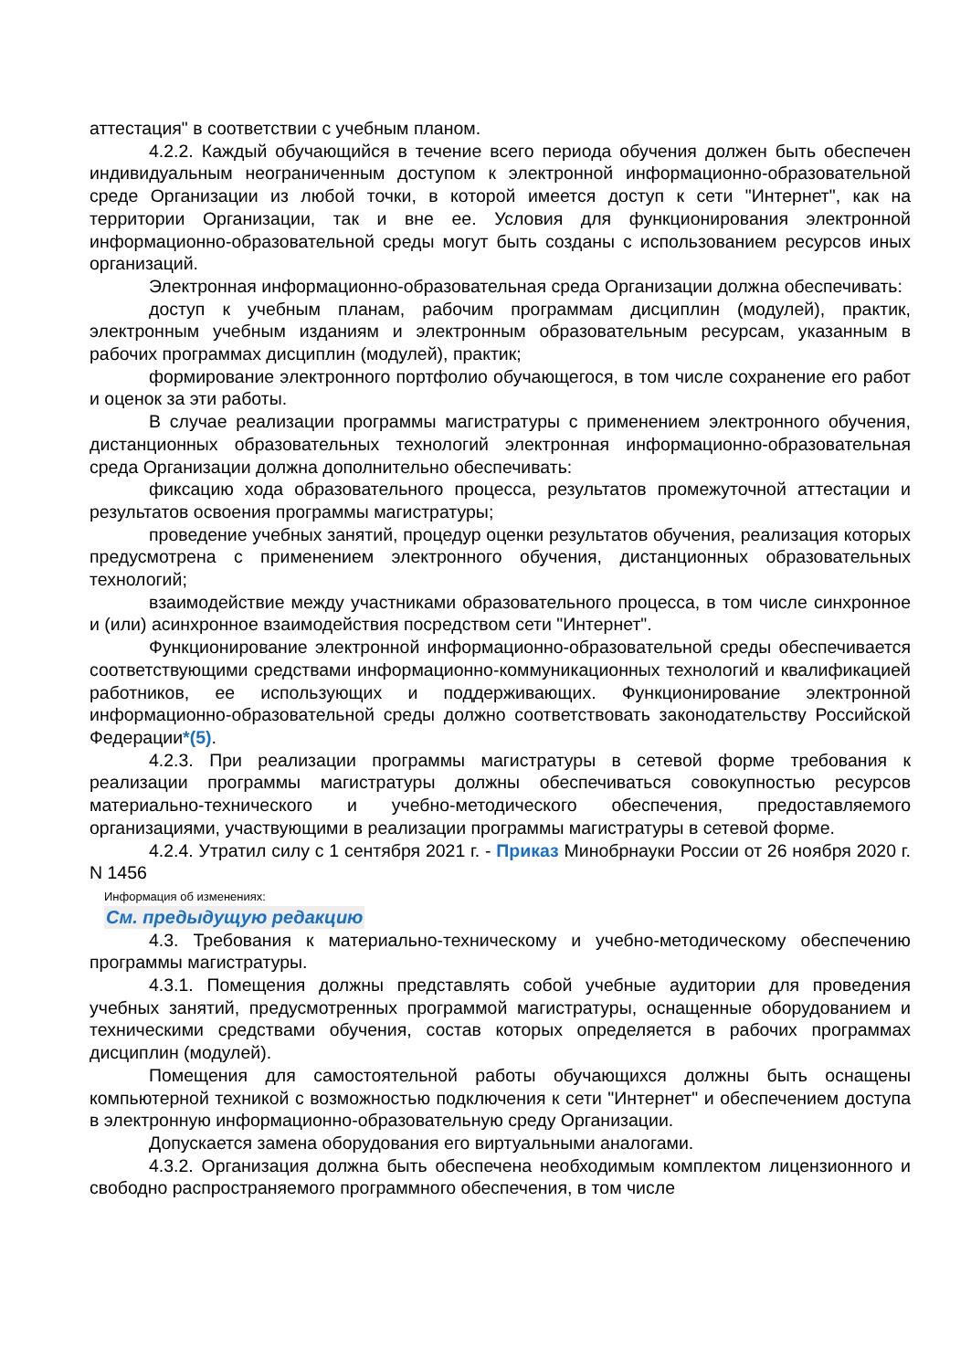аттестация" в соответствии с учебным планом.
4.2.2. Каждый обучающийся в течение всего периода обучения должен быть обеспечен индивидуальным неограниченным доступом к электронной информационно-образовательной среде Организации из любой точки, в которой имеется доступ к сети "Интернет", как на территории Организации, так и вне ее. Условия для функционирования электронной информационно-образовательной среды могут быть созданы с использованием ресурсов иных организаций.
Электронная информационно-образовательная среда Организации должна обеспечивать:
доступ к учебным планам, рабочим программам дисциплин (модулей), практик, электронным учебным изданиям и электронным образовательным ресурсам, указанным в рабочих программах дисциплин (модулей), практик;
формирование электронного портфолио обучающегося, в том числе сохранение его работ и оценок за эти работы.
В случае реализации программы магистратуры с применением электронного обучения, дистанционных образовательных технологий электронная информационно-образовательная среда Организации должна дополнительно обеспечивать:
фиксацию хода образовательного процесса, результатов промежуточной аттестации и результатов освоения программы магистратуры;
проведение учебных занятий, процедур оценки результатов обучения, реализация которых предусмотрена с применением электронного обучения, дистанционных образовательных технологий;
взаимодействие между участниками образовательного процесса, в том числе синхронное и (или) асинхронное взаимодействия посредством сети "Интернет".
Функционирование электронной информационно-образовательной среды обеспечивается соответствующими средствами информационно-коммуникационных технологий и квалификацией работников, ее использующих и поддерживающих. Функционирование электронной информационно-образовательной среды должно соответствовать законодательству Российской Федерации*(5).
4.2.3. При реализации программы магистратуры в сетевой форме требования к реализации программы магистратуры должны обеспечиваться совокупностью ресурсов материально-технического и учебно-методического обеспечения, предоставляемого организациями, участвующими в реализации программы магистратуры в сетевой форме.
4.2.4. Утратил силу с 1 сентября 2021 г. - Приказ Минобрнауки России от 26 ноября 2020 г. N 1456
Информация об изменениях:
См. предыдущую редакцию
4.3. Требования к материально-техническому и учебно-методическому обеспечению программы магистратуры.
4.3.1. Помещения должны представлять собой учебные аудитории для проведения учебных занятий, предусмотренных программой магистратуры, оснащенные оборудованием и техническими средствами обучения, состав которых определяется в рабочих программах дисциплин (модулей).
Помещения для самостоятельной работы обучающихся должны быть оснащены компьютерной техникой с возможностью подключения к сети "Интернет" и обеспечением доступа в электронную информационно-образовательную среду Организации.
Допускается замена оборудования его виртуальными аналогами.
4.3.2. Организация должна быть обеспечена необходимым комплектом лицензионного и свободно распространяемого программного обеспечения, в том числе